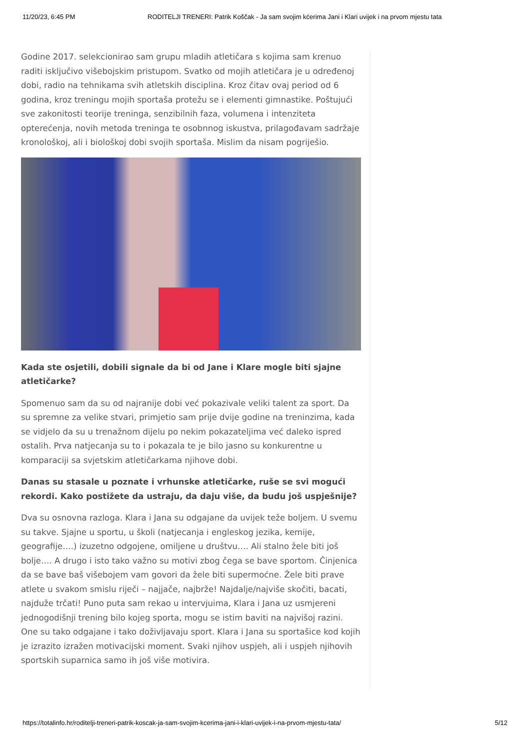11/20/23, 6:45 PM RODITELJI TRENERI: Patrik Koščak - Ja sam svojim kćerima Jani i Klari uvijek i na prvom mjestu tata
Godine 2017. selekcionirao sam grupu mladih atletičara s kojima sam krenuo raditi isključivo višebojskim pristupom. Svatko od mojih atletičara je u određenoj dobi, radio na tehnikama svih atletskih disciplina. Kroz čitav ovaj period od 6 godina, kroz treningu mojih sportaša protežu se i elementi gimnastike. Poštujući sve zakonitosti teorije treninga, senzibilnih faza, volumena i intenziteta opterećenja, novih metoda treninga te osobnnog iskustva, prilagođavam sadržaje kronološkoj, ali i biološkoj dobi svojih sportaša. Mislim da nisam pogriješio.
Kada ste osjetili, dobili signale da bi od Jane i Klare mogle biti sjajne atletičarke?
Spomenuo sam da su od najranije dobi već pokazivale veliki talent za sport. Da su spremne za velike stvari, primjetio sam prije dvije godine na treninzima, kada se vidjelo da su u trenažnom dijelu po nekim pokazateljima već daleko ispred ostalih. Prva natjecanja su to i pokazala te je bilo jasno su konkurentne u komparaciji sa svjetskim atletičarkama njihove dobi.
Danas su stasale u poznate i vrhunske atletičarke, ruše se svi mogući rekordi. Kako postižete da ustraju, da daju više, da budu još uspješnije?
Dva su osnovna razloga. Klara i Jana su odgajane da uvijek teže boljem. U svemu su takve. Sjajne u sportu, u školi (natjecanja i engleskog jezika, kemije, geografije….) izuzetno odgojene, omiljene u društvu…. Ali stalno žele biti još bolje…. A drugo i isto tako važno su motivi zbog čega se bave sportom. Činjenica da se bave baš višebojem vam govori da žele biti supermoćne. Žele biti prave atlete u svakom smislu riječi – najjače, najbrže! Najdalje/najviše skočiti, bacati, najduže trčati! Puno puta sam rekao u intervjuima, Klara i Jana uz usmjereni jednogodišnji trening bilo kojeg sporta, mogu se istim baviti na najvišoj razini. One su tako odgajane i tako doživljavaju sport. Klara i Jana su sportašice kod kojih je izrazito izražen motivacijski moment. Svaki njihov uspjeh, ali i uspjeh njihovih sportskih suparnica samo ih još više motivira.
https://totalinfo.hr/roditelji-treneri-patrik-koscak-ja-sam-svojim-kcerima-jani-i-klari-uvijek-i-na-prvom-mjestu-tata/ 5/12